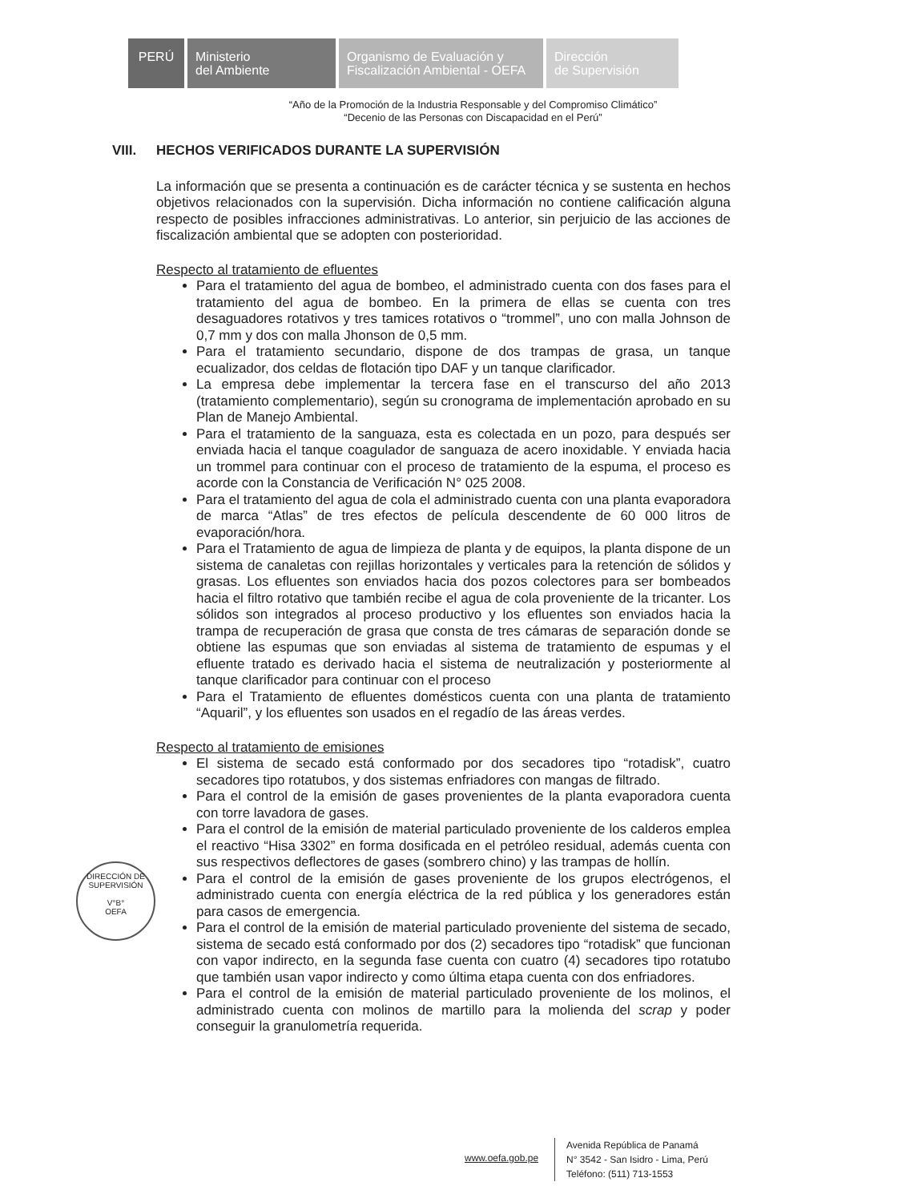PERÚ Ministerio
del Ambiente
Organismo de Evaluación y
Fiscalización Ambiental - OEFA
Dirección
de Supervisión
“Año de la Promoción de la Industria Responsable y del Compromiso Climático”
“Decenio de las Personas con Discapacidad en el Perú”
VIII. HECHOS VERIFICADOS DURANTE LA SUPERVISIÓN
La información que se presenta a continuación es de carácter técnica y se sustenta en hechos objetivos relacionados con la supervisión. Dicha información no contiene calificación alguna respecto de posibles infracciones administrativas. Lo anterior, sin perjuicio de las acciones de fiscalización ambiental que se adopten con posterioridad.
Respecto al tratamiento de efluentes
Para el tratamiento del agua de bombeo, el administrado cuenta con dos fases para el tratamiento del agua de bombeo. En la primera de ellas se cuenta con tres desaguadores rotativos y tres tamices rotativos o “trommel”, uno con malla Johnson de 0,7 mm y dos con malla Jhonson de 0,5 mm.
Para el tratamiento secundario, dispone de dos trampas de grasa, un tanque ecualizador, dos celdas de flotación tipo DAF y un tanque clarificador.
La empresa debe implementar la tercera fase en el transcurso del año 2013 (tratamiento complementario), según su cronograma de implementación aprobado en su Plan de Manejo Ambiental.
Para el tratamiento de la sanguaza, esta es colectada en un pozo, para después ser enviada hacia el tanque coagulador de sanguaza de acero inoxidable. Y enviada hacia un trommel para continuar con el proceso de tratamiento de la espuma, el proceso es acorde con la Constancia de Verificación N° 025 2008.
Para el tratamiento del agua de cola el administrado cuenta con una planta evaporadora de marca “Atlas” de tres efectos de película descendente de 60 000 litros de evaporación/hora.
Para el Tratamiento de agua de limpieza de planta y de equipos, la planta dispone de un sistema de canaletas con rejillas horizontales y verticales para la retención de sólidos y grasas. Los efluentes son enviados hacia dos pozos colectores para ser bombeados hacia el filtro rotativo que también recibe el agua de cola proveniente de la tricanter. Los sólidos son integrados al proceso productivo y los efluentes son enviados hacia la trampa de recuperación de grasa que consta de tres cámaras de separación donde se obtiene las espumas que son enviadas al sistema de tratamiento de espumas y el efluente tratado es derivado hacia el sistema de neutralización y posteriormente al tanque clarificador para continuar con el proceso
Para el Tratamiento de efluentes domésticos cuenta con una planta de tratamiento “Aquaril”, y los efluentes son usados en el regadío de las áreas verdes.
Respecto al tratamiento de emisiones
El sistema de secado está conformado por dos secadores tipo “rotadisk”, cuatro secadores tipo rotatubos, y dos sistemas enfriadores con mangas de filtrado.
Para el control de la emisión de gases provenientes de la planta evaporadora cuenta con torre lavadora de gases.
Para el control de la emisión de material particulado proveniente de los calderos emplea el reactivo “Hisa 3302” en forma dosificada en el petróleo residual, además cuenta con sus respectivos deflectores de gases (sombrero chino) y las trampas de hollín.
Para el control de la emisión de gases proveniente de los grupos electrógenos, el administrado cuenta con energía eléctrica de la red pública y los generadores están para casos de emergencia.
Para el control de la emisión de material particulado proveniente del sistema de secado, sistema de secado está conformado por dos (2) secadores tipo “rotadisk” que funcionan con vapor indirecto, en la segunda fase cuenta con cuatro (4) secadores tipo rotatubo que también usan vapor indirecto y como última etapa cuenta con dos enfriadores.
Para el control de la emisión de material particulado proveniente de los molinos, el administrado cuenta con molinos de martillo para la molienda del scrap y poder conseguir la granulometría requerida.
DIRECCIÓN DE SUPERVISIÓN
V°B°
OEFA
www.oefa.gob.pe
Avenida República de Panamá
N° 3542 - San Isidro - Lima, Perú
Teléfono: (511) 713-1553